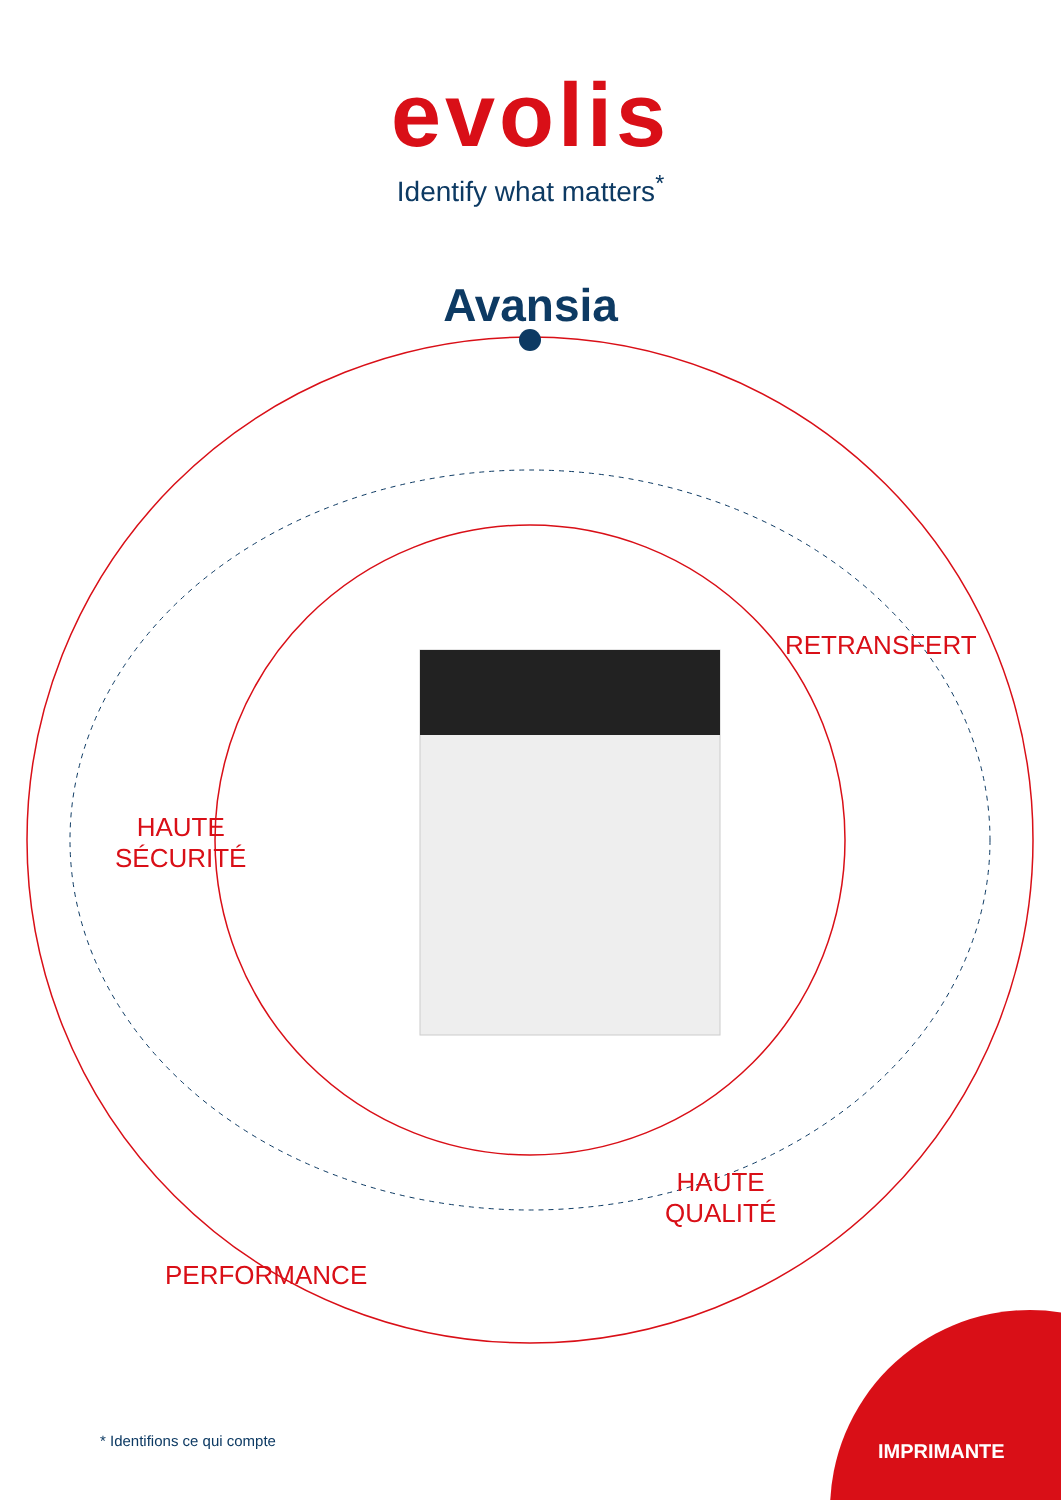evolis
Identify what matters<sup>*</sup>
Avansia
RETRANSFERT
HAUTE
SÉCURITÉ
HAUTE
QUALITÉ
PERFORMANCE
IMPRIMANTE
* Identifions ce qui compte